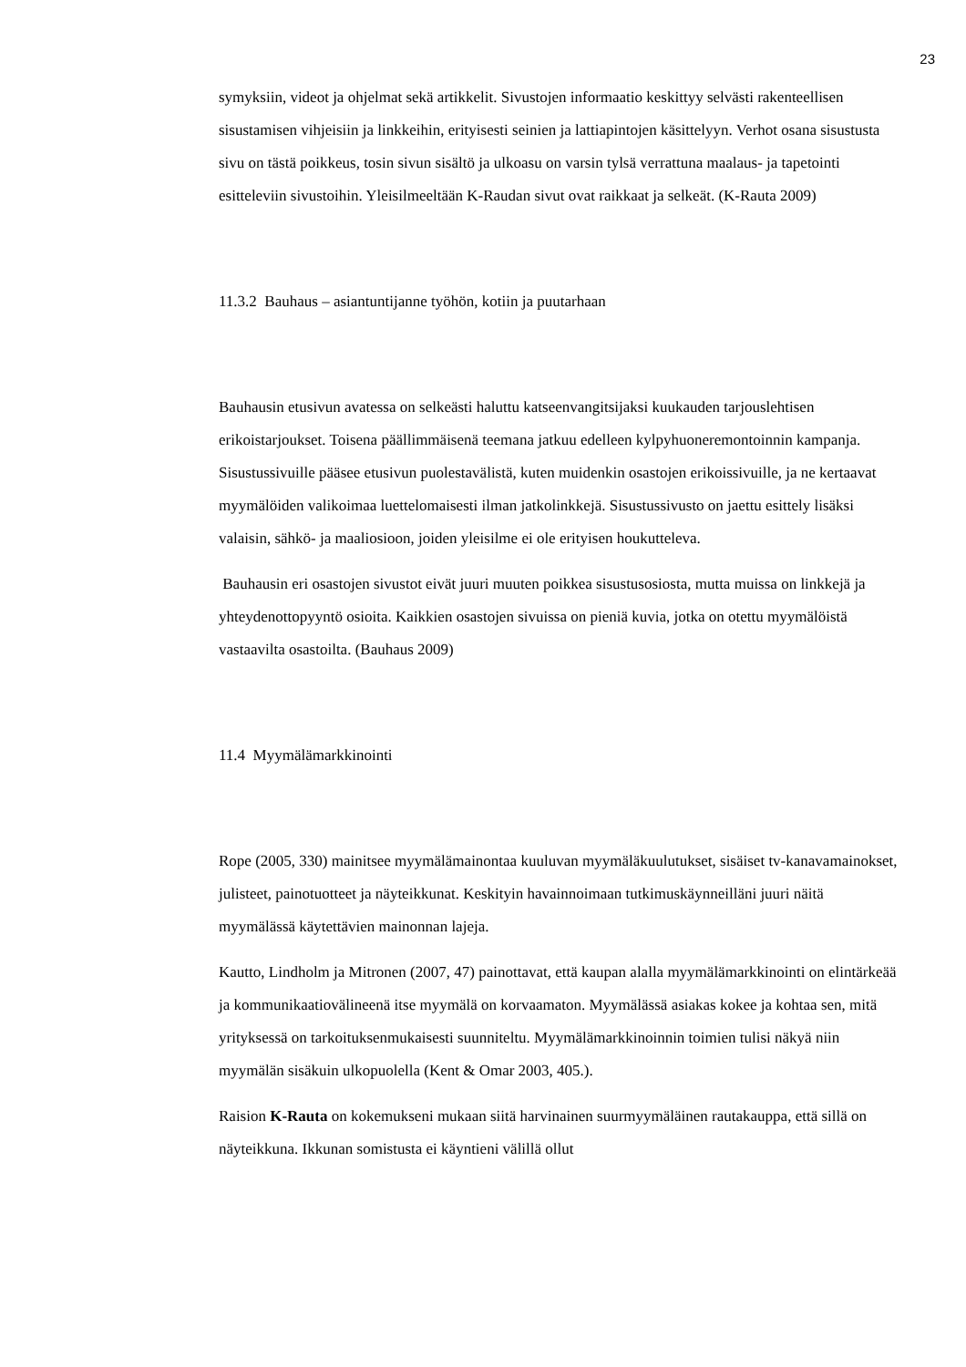23
symyksiin, videot ja ohjelmat sekä artikkelit. Sivustojen informaatio keskittyy selvästi rakenteellisen sisustamisen vihjeisiin ja linkkeihin, erityisesti seinien ja lattiapintojen käsittelyyn. Verhot osana sisustusta sivu on tästä poikkeus, tosin sivun sisältö ja ulkoasu on varsin tylsä verrattuna maalaus- ja tapetointi esitteleviin sivustoihin. Yleisilmeeltään K-Raudan sivut ovat raikkaat ja selkeät. (K-Rauta 2009)
11.3.2 Bauhaus – asiantuntijanne työhön, kotiin ja puutarhaan
Bauhausin etusivun avatessa on selkeästi haluttu katseenvangitsijaksi kuukauden tarjouslehtisen erikoistarjoukset. Toisena päällimmäisenä teemana jatkuu edelleen kylpyhuoneremontoinnin kampanja. Sisustussivuille pääsee etusivun puolestavälistä, kuten muidenkin osastojen erikoissivuille, ja ne kertaavat myymälöiden valikoimaa luettelomaisesti ilman jatkolinkkejä. Sisustussivusto on jaettu esittely lisäksi valaisin, sähkö- ja maaliosioon, joiden yleisilme ei ole erityisen houkutteleva.
Bauhausin eri osastojen sivustot eivät juuri muuten poikkea sisustusosiosta, mutta muissa on linkkejä ja yhteydenottopyyntö osioita. Kaikkien osastojen sivuissa on pieniä kuvia, jotka on otettu myymälöistä vastaavilta osastoilta. (Bauhaus 2009)
11.4 Myymälämarkkinointi
Rope (2005, 330) mainitsee myymälämainontaa kuuluvan myymäläkuulutukset, sisäiset tv-kanavamainokset, julisteet, painotuotteet ja näyteikkunat. Keskityin havainnoimaan tutkimuskäynneilläni juuri näitä myymälässä käytettävien mainonnan lajeja.
Kautto, Lindholm ja Mitronen (2007, 47) painottavat, että kaupan alalla myymälämarkkinointi on elintärkeää ja kommunikaatiovälineenä itse myymälä on korvaamaton. Myymälässä asiakas kokee ja kohtaa sen, mitä yrityksessä on tarkoituksenmukaisesti suunniteltu. Myymälämarkkinoinnin toimien tulisi näkyä niin myymälän sisäkuin ulkopuolella (Kent & Omar 2003, 405.).
Raision K-Rauta on kokemukseni mukaan siitä harvinainen suurmyymäläinen rautakauppa, että sillä on näyteikkuna. Ikkunan somistusta ei käyntieni välillä ollut